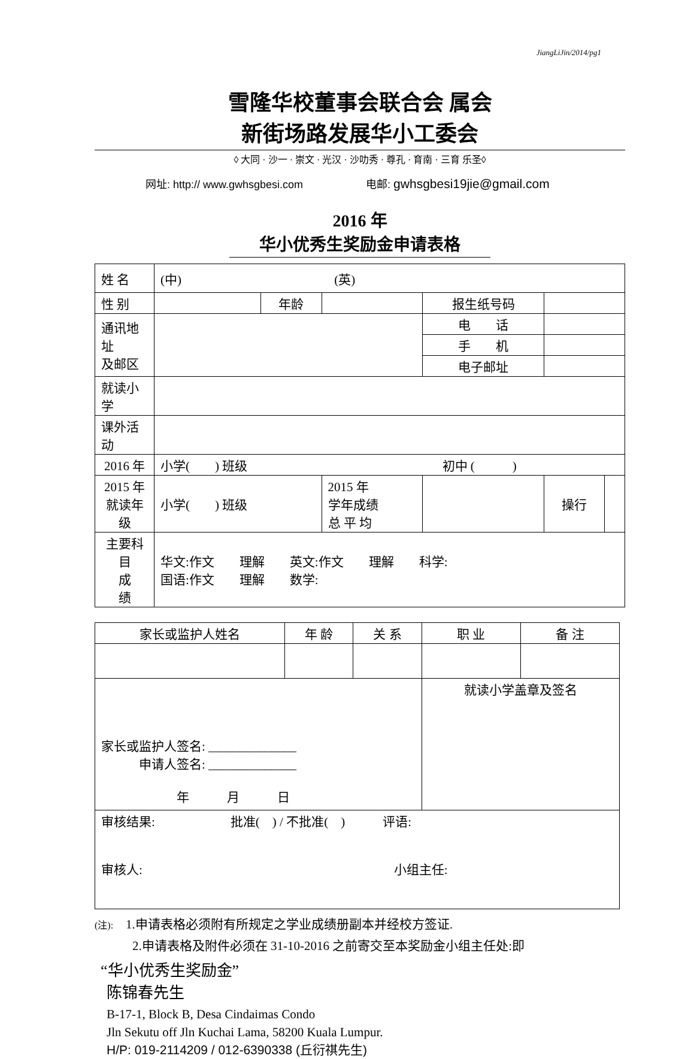JiangLiJin/2014/pg1
雪隆华校董事会联合会 属会
新街场路发展华小工委会
◊ 大同 · 沙一 · 崇文 · 光汉 · 沙叻秀 · 尊孔 · 育南 · 三育 乐圣◊
网址: http:// www.gwhsgbesi.com 电邮: gwhsgbesi19jie@gmail.com
2016 年
华小优秀生奖励金申请表格
| 姓 名 | (中) (英) | | | | | |
| 性 别 | | 年龄 | | 报生纸号码 | | |
| 通讯地址 及邮区 | | | | 电 话 | | |
| | | | | 手 机 | | |
| | | | | 电子邮址 | | |
| 就读小学 | | | | | | |
| 课外活动 | | | | | | |
| 2016 年 | 小学( ) 班级 初中 ( ) | | | | | |
| 2015 年 就读年级 | 小学( ) 班级 | | 2015 年 学年成绩 总 平 均 | | 操行 | |
| 主要科目 成 绩 | 华文:作文 理解 英文:作文 理解 科学: 国语:作文 理解 数学: | | | | | |
| 家长或监护人姓名 | 年 龄 | 关 系 | 职 业 | 备 注 |
| --- | --- | --- | --- | --- |
| 家长或监护人签名: ______________ 申请人签名: ______________ 年 月 日 | | | 就读小学盖章及签名 | |
| 审核结果: 批准( ) / 不批准( ) 评语: 审核人: 小组主任: | | | | |
(注):　1.申请表格必须附有所规定之学业成绩册副本并经校方签证.
　　　2.申请表格及附件必须在 31-10-2016 之前寄交至本奖励金小组主任处:即
“华小优秀生奖励金”
陈锦春先生
B-17-1, Block B, Desa Cindaimas Condo
Jln Sekutu off Jln Kuchai Lama, 58200 Kuala Lumpur.
H/P: 019-2114209 / 012-6390338 (丘衍祺先生)